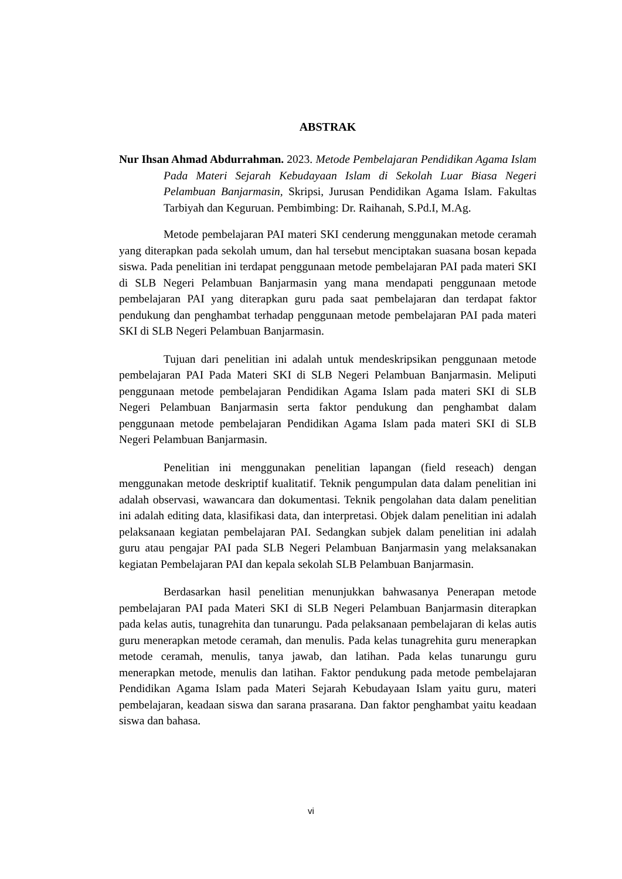ABSTRAK
Nur Ihsan Ahmad Abdurrahman. 2023. Metode Pembelajaran Pendidikan Agama Islam Pada Materi Sejarah Kebudayaan Islam di Sekolah Luar Biasa Negeri Pelambuan Banjarmasin, Skripsi, Jurusan Pendidikan Agama Islam. Fakultas Tarbiyah dan Keguruan. Pembimbing: Dr. Raihanah, S.Pd.I, M.Ag.
Metode pembelajaran PAI materi SKI cenderung menggunakan metode ceramah yang diterapkan pada sekolah umum, dan hal tersebut menciptakan suasana bosan kepada siswa. Pada penelitian ini terdapat penggunaan metode pembelajaran PAI pada materi SKI di SLB Negeri Pelambuan Banjarmasin yang mana mendapati penggunaan metode pembelajaran PAI yang diterapkan guru pada saat pembelajaran dan terdapat faktor pendukung dan penghambat terhadap penggunaan metode pembelajaran PAI pada materi SKI di SLB Negeri Pelambuan Banjarmasin.
Tujuan dari penelitian ini adalah untuk mendeskripsikan penggunaan metode pembelajaran PAI Pada Materi SKI di SLB Negeri Pelambuan Banjarmasin. Meliputi penggunaan metode pembelajaran Pendidikan Agama Islam pada materi SKI di SLB Negeri Pelambuan Banjarmasin serta faktor pendukung dan penghambat dalam penggunaan metode pembelajaran Pendidikan Agama Islam pada materi SKI di SLB Negeri Pelambuan Banjarmasin.
Penelitian ini menggunakan penelitian lapangan (field reseach) dengan menggunakan metode deskriptif kualitatif. Teknik pengumpulan data dalam penelitian ini adalah observasi, wawancara dan dokumentasi. Teknik pengolahan data dalam penelitian ini adalah editing data, klasifikasi data, dan interpretasi. Objek dalam penelitian ini adalah pelaksanaan kegiatan pembelajaran PAI. Sedangkan subjek dalam penelitian ini adalah guru atau pengajar PAI pada SLB Negeri Pelambuan Banjarmasin yang melaksanakan kegiatan Pembelajaran PAI dan kepala sekolah SLB Pelambuan Banjarmasin.
Berdasarkan hasil penelitian menunjukkan bahwasanya Penerapan metode pembelajaran PAI pada Materi SKI di SLB Negeri Pelambuan Banjarmasin diterapkan pada kelas autis, tunagrehita dan tunarungu. Pada pelaksanaan pembelajaran di kelas autis guru menerapkan metode ceramah, dan menulis. Pada kelas tunagrehita guru menerapkan metode ceramah, menulis, tanya jawab, dan latihan. Pada kelas tunarungu guru menerapkan metode, menulis dan latihan. Faktor pendukung pada metode pembelajaran Pendidikan Agama Islam pada Materi Sejarah Kebudayaan Islam yaitu guru, materi pembelajaran, keadaan siswa dan sarana prasarana. Dan faktor penghambat yaitu keadaan siswa dan bahasa.
vi